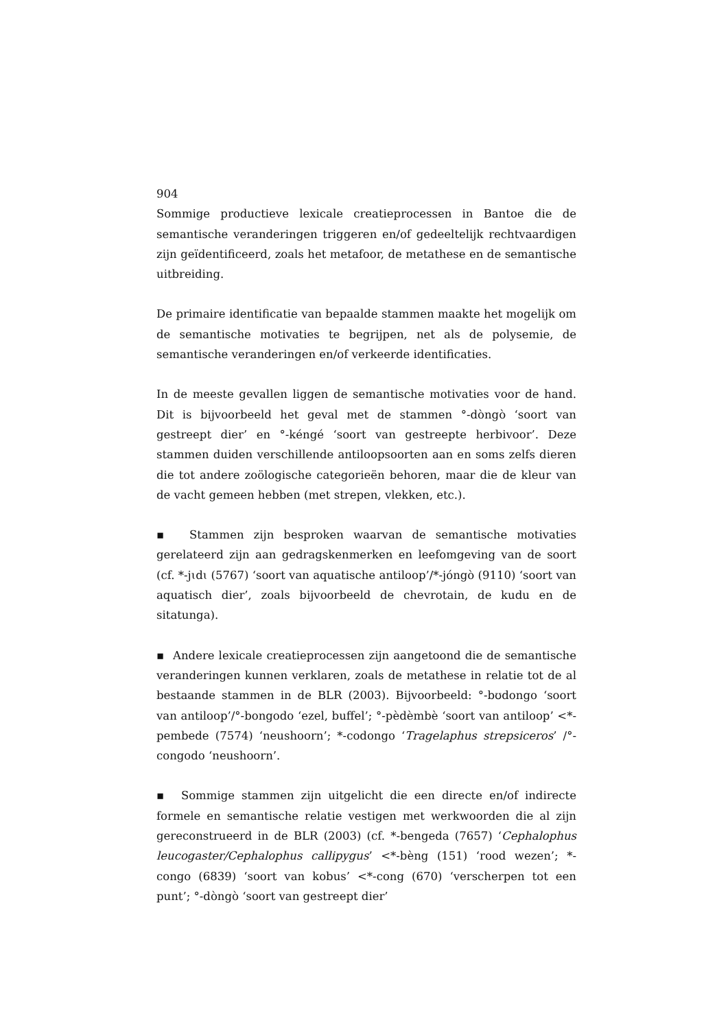904
Sommige productieve lexicale creatieprocessen in Bantoe die de semantische veranderingen triggeren en/of gedeeltelijk rechtvaardigen zijn geïdentificeerd, zoals het metafoor, de metathese en de semantische uitbreiding.
De primaire identificatie van bepaalde stammen maakte het mogelijk om de semantische motivaties te begrijpen, net als de polysemie, de semantische veranderingen en/of verkeerde identificaties.
In de meeste gevallen liggen de semantische motivaties voor de hand. Dit is bijvoorbeeld het geval met de stammen °-dòngò ‘soort van gestreept dier’ en °-kéngé ‘soort van gestreepte herbivoor’. Deze stammen duiden verschillende antiloopsoorten aan en soms zelfs dieren die tot andere zoölogische categorieën behoren, maar die de kleur van de vacht gemeen hebben (met strepen, vlekken, etc.).
▪ Stammen zijn besproken waarvan de semantische motivaties gerelateerd zijn aan gedragskenmerken en leefomgeving van de soort (cf. *-jɩdɩ (5767) ‘soort van aquatische antiloop’/*-jóngò (9110) ‘soort van aquatisch dier’, zoals bijvoorbeeld de chevrotain, de kudu en de sitatunga).
▪ Andere lexicale creatieprocessen zijn aangetoond die de semantische veranderingen kunnen verklaren, zoals de metathese in relatie tot de al bestaande stammen in de BLR (2003). Bijvoorbeeld: °-bʊdongo ‘soort van antiloop’/°-bongodo ‘ezel, buffel’; °-pèdèmbè ‘soort van antiloop’ <*-pembede (7574) ‘neushoorn’; *-codongo ‘Tragelaphus strepsiceros’ /°-congodo ‘neushoorn’.
▪ Sommige stammen zijn uitgelicht die een directe en/of indirecte formele en semantische relatie vestigen met werkwoorden die al zijn gereconstrueerd in de BLR (2003) (cf. *-bengeda (7657) ‘Cephalophus leucogaster/Cephalophus callipygus’ <*-bèng (151) ‘rood wezen’; *-congo (6839) ‘soort van kobus’ <*-cong (670) ‘verscherpen tot een punt’; °-dòngò ‘soort van gestreept dier’